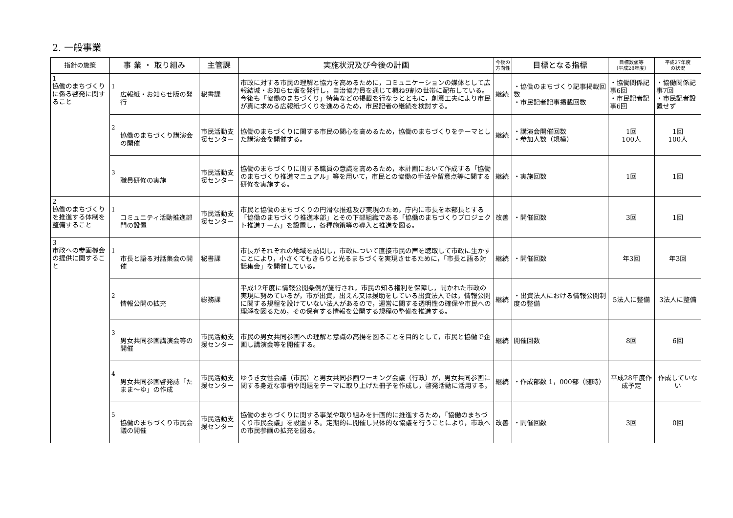2. 一般事業
| 指針の施策 | 事 業 ・ 取り組み | 主管課 | 実施状況及び今後の計画 | 今後の 方向性 | 目標となる指標 | 目標数値等 （平成28年度） | 平成27年度 の状況 |
| --- | --- | --- | --- | --- | --- | --- | --- |
| 1 協働のまちづくりに係る啓発に関すること | 1 広報紙・お知らせ版の発行 | 秘書課 | 市政に対する市民の理解と協力を高めるために，コミュニケーションの媒体として広報結城・お知らせ版を発行し，自治協力員を通じて概ね9割の世帯に配布している。 今後も「協働のまちづくり」特集などの掲載を行なうとともに，創意工夫により市民が真に求める広報紙づくりを進めるため，市民記者の継続を検討する。 | 継続 | ・協働のまちづくり記事掲載回数 ・市民記者記事掲載回数 | ・協働関係記事6回 ・市民記者記事6回 | ・協働関係記事7回 ・市民記者設置せず |
| | 2 協働のまちづくり講演会の開催 | 市民活動支援センター | 協働のまちづくりに関する市民の関心を高めるため，協働のまちづくりをテーマとした講演会を開催する。 | 継続 | ・講演会開催回数 ・参加人数（規模） | 1回 100人 | 1回 100人 |
| | 3 職員研修の実施 | 市民活動支援センター | 協働のまちづくりに関する職員の意識を高めるため，本計画において作成する「協働のまちづくり推進マニュアル」等を用いて，市民との協働の手法や留意点等に関する研修を実施する。 | 継続 | ・実施回数 | 1回 | 1回 |
| 2 協働のまちづくりを推進する体制を整備すること | 1 コミュニティ活動推進部門の設置 | 市民活動支援センター | 市民と協働のまちづくりの円滑な推進及び実現のため，庁内に市長を本部長とする「協働のまちづくり推進本部」とその下部組織である「協働のまちづくりプロジェクト推進チーム」を設置し，各種施策等の導入と推進を図る。 | 改善 | ・開催回数 | 3回 | 1回 |
| 3 市政への参画機会の提供に関すること | 1 市長と語る対話集会の開催 | 秘書課 | 市長がそれぞれの地域を訪問し，市政について直接市民の声を聴取して市政に生かすことにより，小さくてもきらりと光るまちづくを実現させるために，「市長と語る対話集会」を開催している。 | 継続 | ・開催回数 | 年3回 | 年3回 |
| | 2 情報公開の拡充 | 総務課 | 平成12年度に情報公開条例が施行され，市民の知る権利を保障し，開かれた市政の実現に努めているが，市が出資，出えん又は援助をしている出資法人では，情報公開に関する規程を設けていない法人があるので，運営に関する透明性の確保や市民への理解を図るため，その保有する情報を公開する規程の整備を推進する。 | 継続 | ・出資法人における情報公開制度の整備 | 5法人に整備 | 3法人に整備 |
| | 3 男女共同参画講演会等の開催 | 市民活動支援センター | 市民の男女共同参画への理解と意識の高揚を図ることを目的として，市民と協働で企画し講演会等を開催する。 | 継続 | 開催回数 | 8回 | 6回 |
| | 4 男女共同参画啓発誌「たまま～ゆ」の作成 | 市民活動支援センター | ゆうき女性会議（市民）と男女共同参画ワーキング会議（行政）が，男女共同参画に関する身近な事柄や問題をテーマに取り上げた冊子を作成し，啓発活動に活用する。 | 継続 | ・作成部数 1，000部（随時） | 平成28年度作成予定 | 作成していない |
| | 5 協働のまちづくり市民会議の開催 | 市民活動支援センター | 協働のまちづくりに関する事業や取り組みを計画的に推進するため，「協働のまちづくり市民会議」を設置する。定期的に開催し具体的な協議を行うことにより，市政への市民参画の拡充を図る。 | 改善 | ・開催回数 | 3回 | 0回 |